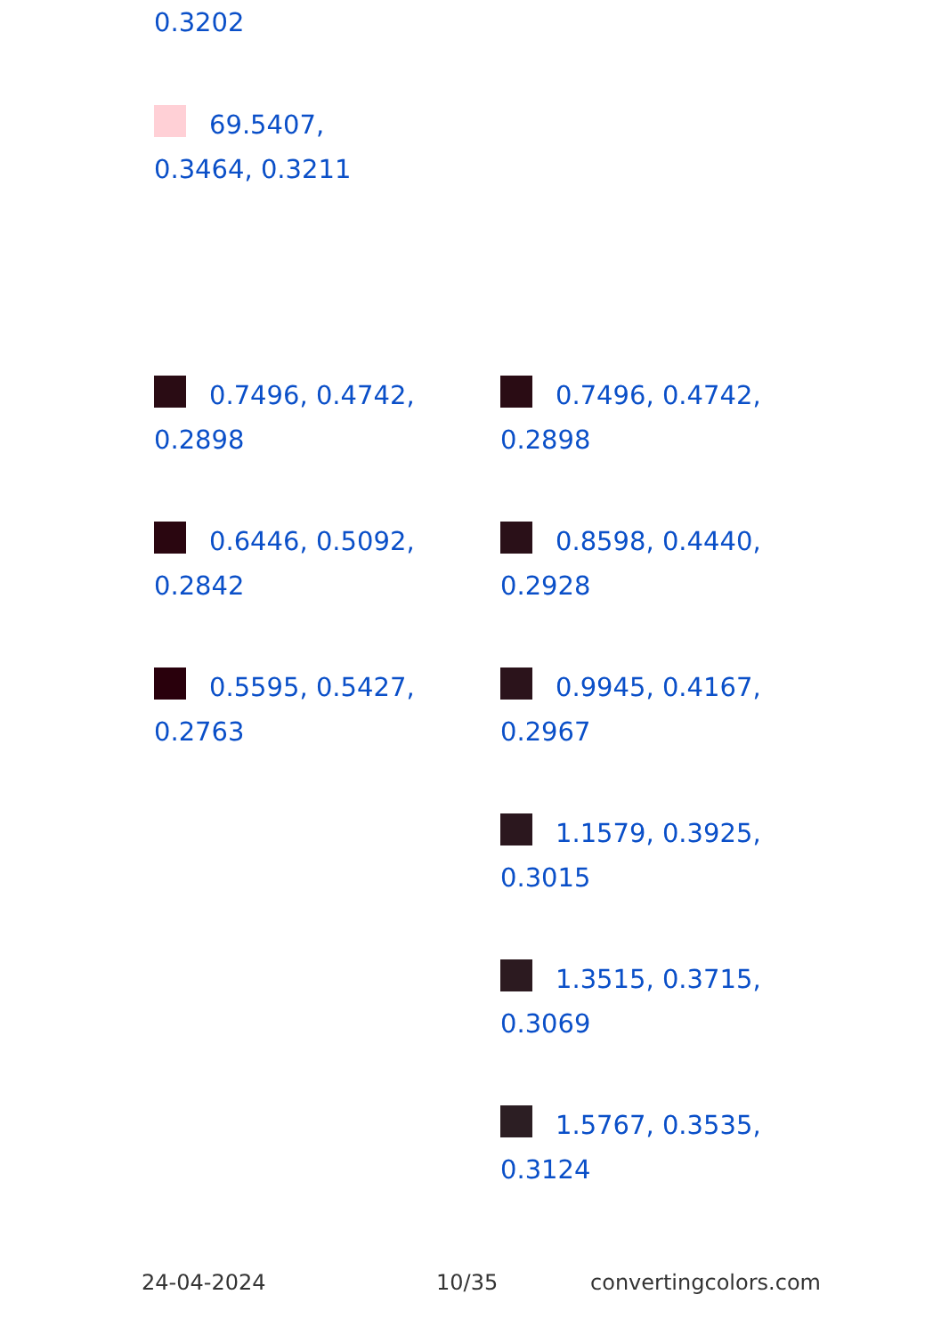0.3202
69.5407, 0.3464, 0.3211
0.7496, 0.4742, 0.2898
0.7496, 0.4742, 0.2898
0.6446, 0.5092, 0.2842
0.8598, 0.4440, 0.2928
0.5595, 0.5427, 0.2763
0.9945, 0.4167, 0.2967
1.1579, 0.3925, 0.3015
1.3515, 0.3715, 0.3069
1.5767, 0.3535, 0.3124
24-04-2024 10/35 convertingcolors.com